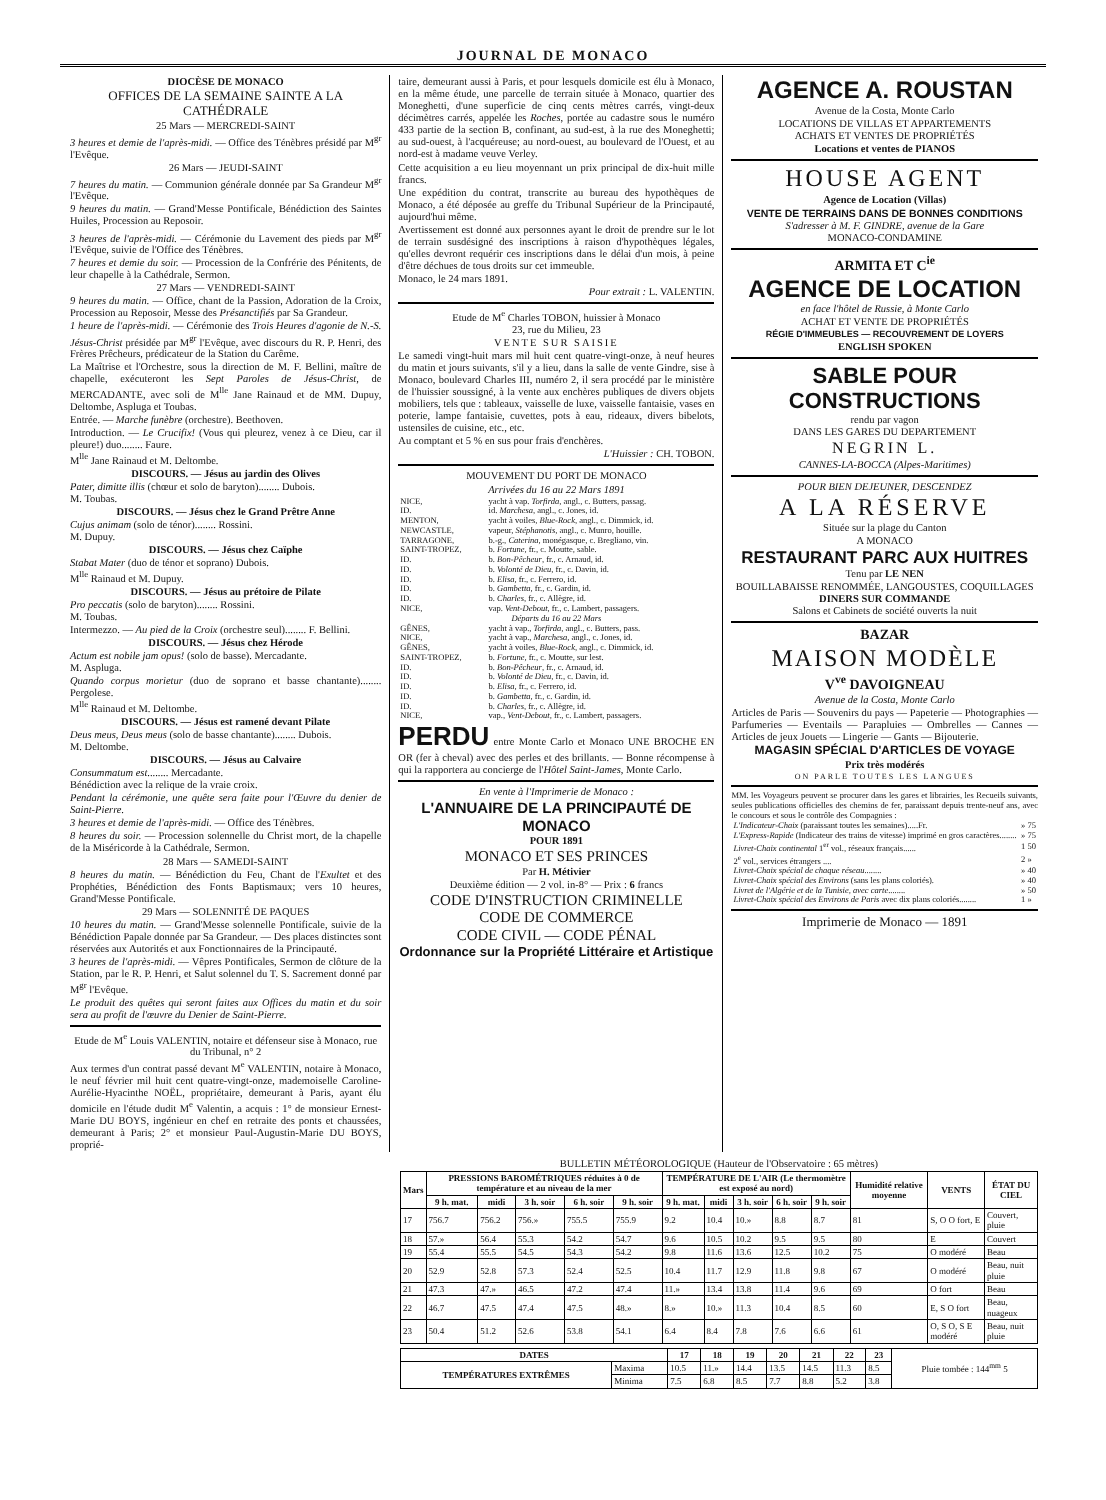JOURNAL DE MONACO
DIOCÈSE DE MONACO
OFFICES DE LA SEMAINE SAINTE A LA CATHÉDRALE
25 Mars — MERCREDI-SAINT
3 heures et demie de l'après-midi. — Office des Ténèbres présidé par M<sup>gr</sup> l'Evêque.
26 Mars — JEUDI-SAINT
7 heures du matin. — Communion générale donnée par Sa Grandeur M<sup>gr</sup> l'Evêque.
9 heures du matin. — Grand'Messe Pontificale, Bénédiction des Saintes Huiles, Procession au Reposoir.
3 heures de l'après-midi. — Cérémonie du Lavement des pieds par M<sup>gr</sup> l'Evêque, suivie de l'Office des Ténèbres.
7 heures et demie du soir. — Procession de la Confrérie des Pénitents, de leur chapelle à la Cathédrale, Sermon.
27 Mars — VENDREDI-SAINT
9 heures du matin. — Office, chant de la Passion, Adoration de la Croix, Procession au Reposoir, Messe des Présanctifiés par Sa Grandeur.
1 heure de l'après-midi. — Cérémonie des Trois Heures d'agonie de N.-S. Jésus-Christ présidée par M<sup>gr</sup> l'Evêque, avec discours du R. P. Henri, des Frères Prêcheurs, prédicateur de la Station du Carême.
La Maîtrise et l'Orchestre, sous la direction de M. F. Bellini, maître de chapelle, exécuteront les Sept Paroles de Jésus-Christ, de MERCADANTE, avec soli de M<sup>lle</sup> Jane Rainaud et de MM. Dupuy, Deltombe, Aspluga et Toubas.
Entrée. — Marche funèbre (orchestre). Beethoven.
Introduction. — Le Crucifix! (Vous qui pleurez, venez à ce Dieu, car il pleure!) duo........ Faure.
M<sup>lle</sup> Jane Rainaud et M. Deltombe.
DISCOURS. — Jésus au jardin des Olives
Pater, dimitte illis (chœur et solo de baryton)........ Dubois.
M. Toubas.
DISCOURS. — Jésus chez le Grand Prêtre Anne
Cujus animam (solo de ténor)........ Rossini.
M. Dupuy.
DISCOURS. — Jésus chez Caïphe
Stabat Mater (duo de ténor et soprano) Dubois.
M<sup>lle</sup> Rainaud et M. Dupuy.
DISCOURS. — Jésus au prétoire de Pilate
Pro peccatis (solo de baryton)........ Rossini.
M. Toubas.
Intermezzo. — Au pied de la Croix (orchestre seul)........ F. Bellini.
DISCOURS. — Jésus chez Hérode
Actum est nobile jam opus! (solo de basse). Mercadante.
M. Aspluga.
Quando corpus morietur (duo de soprano et basse chantante)........ Pergolese.
M<sup>lle</sup> Rainaud et M. Deltombe.
DISCOURS. — Jésus est ramené devant Pilate
Deus meus, Deus meus (solo de basse chantante)........ Dubois.
M. Deltombe.
DISCOURS. — Jésus au Calvaire
Consummatum est........ Mercadante.
Bénédiction avec la relique de la vraie croix.
Pendant la cérémonie, une quête sera faite pour l'Œuvre du denier de Saint-Pierre.
3 heures et demie de l'après-midi. — Office des Ténèbres.
8 heures du soir. — Procession solennelle du Christ mort, de la chapelle de la Miséricorde à la Cathédrale, Sermon.
28 Mars — SAMEDI-SAINT
8 heures du matin. — Bénédiction du Feu, Chant de l'Exultet et des Prophéties, Bénédiction des Fonts Baptismaux; vers 10 heures, Grand'Messe Pontificale.
29 Mars — SOLENNITÉ DE PAQUES
10 heures du matin. — Grand'Messe solennelle Pontificale, suivie de la Bénédiction Papale donnée par Sa Grandeur. — Des places distinctes sont réservées aux Autorités et aux Fonctionnaires de la Principauté.
3 heures de l'après-midi. — Vêpres Pontificales, Sermon de clôture de la Station, par le R. P. Henri, et Salut solennel du T. S. Sacrement donné par M<sup>gr</sup> l'Evêque.
Le produit des quêtes qui seront faites aux Offices du matin et du soir sera au profit de l'œuvre du Denier de Saint-Pierre.
Etude de M<sup>e</sup> Louis VALENTIN, notaire et défenseur sise à Monaco, rue du Tribunal, n° 2
Aux termes d'un contrat passé devant M<sup>e</sup> VALENTIN, notaire à Monaco, le neuf février mil huit cent quatre-vingt-onze, mademoiselle Caroline-Aurélie-Hyacinthe NOËL, propriétaire, demeurant à Paris, ayant élu domicile en l'étude dudit M<sup>e</sup> Valentin, a acquis : 1° de monsieur Ernest-Marie DU BOYS, ingénieur en chef en retraite des ponts et chaussées, demeurant à Paris; 2° et monsieur Paul-Augustin-Marie DU BOYS, proprié-
taire, demeurant aussi à Paris, et pour lesquels domicile est élu à Monaco, en la même étude, une parcelle de terrain située à Monaco, quartier des Moneghetti, d'une superficie de cinq cents mètres carrés, vingt-deux décimètres carrés, appelée les Roches, portée au cadastre sous le numéro 433 partie de la section B, confinant, au sud-est, à la rue des Moneghetti; au sud-ouest, à l'acquéreuse; au nord-ouest, au boulevard de l'Ouest, et au nord-est à madame veuve Verley.
Cette acquisition a eu lieu moyennant un prix principal de dix-huit mille francs.
Une expédition du contrat, transcrite au bureau des hypothèques de Monaco, a été déposée au greffe du Tribunal Supérieur de la Principauté, aujourd'hui même.
Avertissement est donné aux personnes ayant le droit de prendre sur le lot de terrain susdésigné des inscriptions à raison d'hypothèques légales, qu'elles devront requérir ces inscriptions dans le délai d'un mois, à peine d'être déchues de tous droits sur cet immeuble.
Monaco, le 24 mars 1891.
Pour extrait : L. VALENTIN.
Etude de M<sup>e</sup> Charles TOBON, huissier à Monaco
23, rue du Milieu, 23
VENTE SUR SAISIE
Le samedi vingt-huit mars mil huit cent quatre-vingt-onze, à neuf heures du matin et jours suivants, s'il y a lieu, dans la salle de vente Gindre, sise à Monaco, boulevard Charles III, numéro 2, il sera procédé par le ministère de l'huissier soussigné, à la vente aux enchères publiques de divers objets mobiliers, tels que : tableaux, vaisselle de luxe, vaisselle fantaisie, vases en poterie, lampe fantaisie, cuvettes, pots à eau, rideaux, divers bibelots, ustensiles de cuisine, etc., etc.
Au comptant et 5 % en sus pour frais d'enchères.
L'Huissier : CH. TOBON.
MOUVEMENT DU PORT DE MONACO
Arrivées du 16 au 22 Mars 1891
| NICE, | yacht à vap. Torfirda , angl., c. Butters, passag. |
| ID. | id. Marchesa , angl., c. Jones, id. |
| MENTON, | yacht à voiles, Blue-Rock , angl., c. Dimmick, id. |
| NEWCASTLE, | vapeur, Stéphanotis , angl., c. Munro, houille. |
| TARRAGONE, | b.-g., Caterina , monégasque, c. Bregliano, vin. |
| SAINT-TROPEZ, | b. Fortune , fr., c. Moutte, sable. |
| ID. | b. Bon-Pêcheur , fr., c. Arnaud, id. |
| ID. | b. Volonté de Dieu , fr., c. Davin, id. |
| ID. | b. Elisa , fr., c. Ferrero, id. |
| ID. | b. Gambetta , fr., c. Gardin, id. |
| ID. | b. Charles , fr., c. Allègre, id. |
| NICE, | vap. Vent-Debout , fr., c. Lambert, passagers. |
| Départs du 16 au 22 Mars | |
| GÊNES, | yacht à vap., Torfirda , angl., c. Butters, pass. |
| NICE, | yacht à vap., Marchesa , angl., c. Jones, id. |
| GÊNES, | yacht à voiles, Blue-Rock , angl., c. Dimmick, id. |
| SAINT-TROPEZ, | b. Fortune , fr., c. Moutte, sur lest. |
| ID. | b. Bon-Pêcheur , fr., c. Arnaud, id. |
| ID. | b. Volonté de Dieu , fr., c. Davin, id. |
| ID. | b. Elisa , fr., c. Ferrero, id. |
| ID. | b. Gambetta , fr., c. Gardin, id. |
| ID. | b. Charles , fr., c. Allègre, id. |
| NICE, | vap., Vent-Debout , fr., c. Lambert, passagers. |
PERDU entre Monte Carlo et Monaco UNE BROCHE EN OR (fer à cheval) avec des perles et des brillants. — Bonne récompense à qui la rapportera au concierge de l'Hôtel Saint-James, Monte Carlo.
En vente à l'Imprimerie de Monaco :
L'ANNUAIRE DE LA PRINCIPAUTÉ DE MONACO
POUR 1891
MONACO ET SES PRINCES
Par H. Métivier
Deuxième édition — 2 vol. in-8° — Prix : 6 francs
CODE D'INSTRUCTION CRIMINELLE
CODE DE COMMERCE
CODE CIVIL — CODE PÉNAL
Ordonnance sur la Propriété Littéraire et Artistique
AGENCE A. ROUSTAN
Avenue de la Costa, Monte Carlo
LOCATIONS DE VILLAS ET APPARTEMENTS
ACHATS ET VENTES DE PROPRIÉTÉS
Locations et ventes de PIANOS
HOUSE AGENT
Agence de Location (Villas)
VENTE DE TERRAINS DANS DE BONNES CONDITIONS
S'adresser à M. F. GINDRE, avenue de la Gare
MONACO-CONDAMINE
ARMITA ET C<sup>ie</sup>
AGENCE DE LOCATION
en face l'hôtel de Russie, à Monte Carlo
ACHAT ET VENTE DE PROPRIÉTÉS
RÉGIE D'IMMEUBLES — RECOUVREMENT DE LOYERS
ENGLISH SPOKEN
SABLE POUR CONSTRUCTIONS
rendu par vagon
DANS LES GARES DU DEPARTEMENT
NEGRIN L.
CANNES-LA-BOCCA (Alpes-Maritimes)
POUR BIEN DEJEUNER, DESCENDEZ
A LA RÉSERVE
Située sur la plage du Canton
A MONACO
RESTAURANT PARC AUX HUITRES
Tenu par LE NEN
BOUILLABAISSE RENOMMÉE, LANGOUSTES, COQUILLAGES
DINERS SUR COMMANDE
Salons et Cabinets de société ouverts la nuit
BAZAR
MAISON MODÈLE
V<sup>ve</sup> DAVOIGNEAU
Avenue de la Costa, Monte Carlo
Articles de Paris — Souvenirs du pays — Papeterie — Photographies — Parfumeries — Eventails — Parapluies — Ombrelles — Cannes — Articles de jeux Jouets — Lingerie — Gants — Bijouterie.
MAGASIN SPÉCIAL D'ARTICLES DE VOYAGE
Prix très modérés
ON PARLE TOUTES LES LANGUES
MM. les Voyageurs peuvent se procurer dans les gares et librairies, les Recueils suivants, seules publications officielles des chemins de fer, paraissant depuis trente-neuf ans, avec le concours et sous le contrôle des Compagnies :
| L'Indicateur-Chaix (paraissant toutes les semaines).....Fr. | » 75 |
| L'Express-Rapide (Indicateur des trains de vitesse) imprimé en gros caractères........ | » 75 |
| Livret-Chaix continental 1<sup>er</sup> vol., réseaux français...... | 1 50 |
| 2<sup>e</sup> vol., services étrangers .... | 2 » |
| Livret-Chaix spécial de chaque réseau ........ | » 40 |
| Livret-Chaix spécial des Environs (sans les plans coloriés). | » 40 |
| Livret de l'Algérie et de la Tunisie, avec carte ........ | » 50 |
| Livret-Chaix spécial des Environs de Paris avec dix plans coloriés........ | 1 » |
Imprimerie de Monaco — 1891
BULLETIN MÉTÉOROLOGIQUE (Hauteur de l'Observatoire : 65 mètres)
| Mars | PRESSIONS BAROMÉTRIQUES réduites à 0 de température et au niveau de la mer | | | | | TEMPÉRATURE DE L'AIR (Le thermomètre est exposé au nord) | | | | | Humidité relative moyenne | VENTS | ÉTAT DU CIEL |
| --- | --- | --- | --- | --- | --- | --- | --- | --- | --- | --- | --- | --- | --- |
| | 9 h. mat. | midi | 3 h. soir | 6 h. soir | 9 h. soir | 9 h. mat. | midi | 3 h. soir | 6 h. soir | 9 h. soir | | | |
| 17 | 756.7 | 756.2 | 756.» | 755.5 | 755.9 | 9.2 | 10.4 | 10.» | 8.8 | 8.7 | 81 | S, O O fort, E | Couvert, pluie |
| 18 | 57.» | 56.4 | 55.3 | 54.2 | 54.7 | 9.6 | 10.5 | 10.2 | 9.5 | 9.5 | 80 | E | Couvert |
| 19 | 55.4 | 55.5 | 54.5 | 54.3 | 54.2 | 9.8 | 11.6 | 13.6 | 12.5 | 10.2 | 75 | O modéré | Beau |
| 20 | 52.9 | 52.8 | 57.3 | 52.4 | 52.5 | 10.4 | 11.7 | 12.9 | 11.8 | 9.8 | 67 | O modéré | Beau, nuit pluie |
| 21 | 47.3 | 47.» | 46.5 | 47.2 | 47.4 | 11.» | 13.4 | 13.8 | 11.4 | 9.6 | 69 | O fort | Beau |
| 22 | 46.7 | 47.5 | 47.4 | 47.5 | 48.» | 8.» | 10.» | 11.3 | 10.4 | 8.5 | 60 | E, S O fort | Beau, nuageux |
| 23 | 50.4 | 51.2 | 52.6 | 53.8 | 54.1 | 6.4 | 8.4 | 7.8 | 7.6 | 6.6 | 61 | O, S O, S E modéré | Beau, nuit pluie |
| DATES | | 17 | 18 | 19 | 20 | 21 | 22 | 23 | Pluie tombée : 144<sup>mm</sup> 5 |
| TEMPÉRATURES EXTRÊMES | Maxima | 10.5 | 11.» | 14.4 | 13.5 | 14.5 | 11.3 | 8.5 | |
| | Minima | 7.5 | 6.8 | 8.5 | 7.7 | 8.8 | 5.2 | 3.8 | |